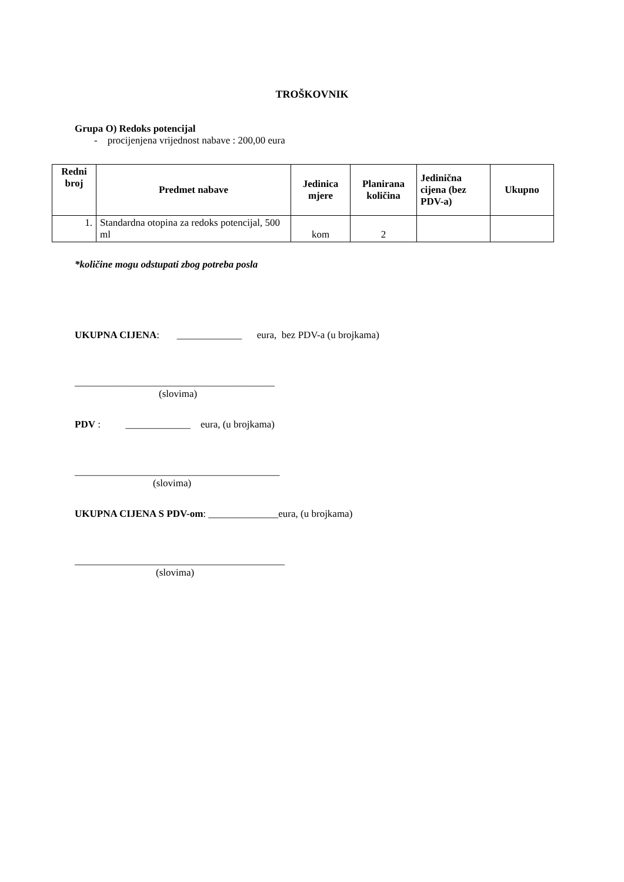TROŠKOVNIK
Grupa O) Redoks potencijal
- procijenjena vrijednost nabave : 200,00 eura
| Redni broj | Predmet nabave | Jedinica mjere | Planirana količina | Jedinična cijena (bez PDV-a) | Ukupno |
| --- | --- | --- | --- | --- | --- |
| 1. | Standardna otopina za redoks potencijal, 500 ml | kom | 2 | | |
*količine mogu odstupati zbog potreba posla
UKUPNA CIJENA: _____________ eura, bez PDV-a (u brojkama)
________________________________________
(slovima)
PDV : _____________ eura, (u brojkama)
_________________________________________
(slovima)
UKUPNA CIJENA S PDV-om: ______________eura, (u brojkama)
__________________________________________
(slovima)